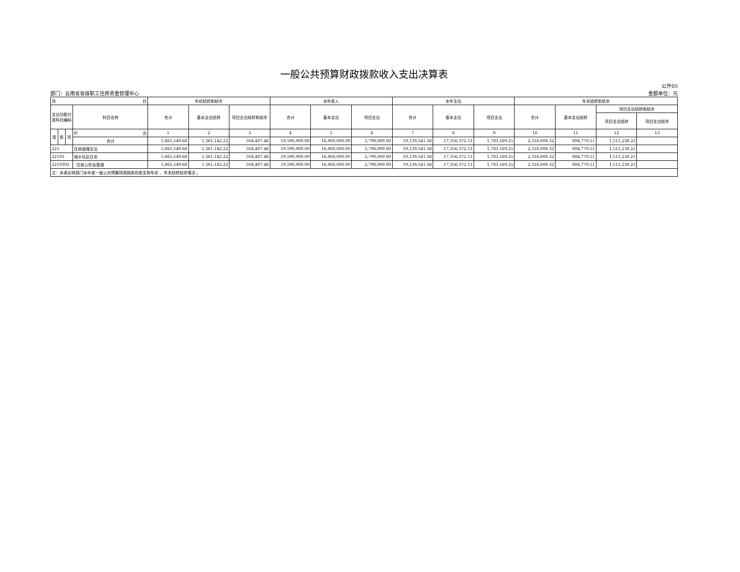一般公共预算财政拨款收入支出决算表
部门：云南省省级职工住房资金管理中心
公开05
金额单位：元
| 项 目 | | | | 年初结转和结余 | | | 本年收入 | | | 本年支出 | | | 年末结转和结余 | | | |
| --- | --- | --- | --- | --- | --- | --- | --- | --- | --- | --- | --- | --- | --- | --- | --- | --- |
| 支出功能分类科目编码 | | | 科目名称 | 合计 | 基本支出结转 | 项目支出结转和结余 | 合计 | 基本支出 | 项目支出 | 合计 | 基本支出 | 项目支出 | 合计 | 基本支出结转 | 项目支出结转和结余 | |
| | | | | | | | | | | | | | | | 项目支出结转 | 项目支出结余 |
| 类 | 款 | 项 | 栏 次 | 1 | 2 | 3 | 4 | 5 | 6 | 7 | 8 | 9 | 10 | 11 | 12 | 13 |
| | | | 合计 | 1,865,549.68 | 1,361,142.22 | 504,407.46 | 19,590,000.00 | 16,800,000.00 | 2,790,000.00 | 19,139,541.36 | 17,356,372.11 | 1,783,169.25 | 2,316,008.32 | 804,770.11 | 1,511,238.21 | |
| 221 | | | 住房保障支出 | 1,865,549.68 | 1,361,142.22 | 504,407.46 | 19,590,000.00 | 16,800,000.00 | 2,790,000.00 | 19,139,541.36 | 17,356,372.11 | 1,783,169.25 | 2,316,008.32 | 804,770.11 | 1,511,238.21 | |
| 22103 | | | 城乡社区住宅 | 1,865,549.68 | 1,361,142.22 | 504,407.46 | 19,590,000.00 | 16,800,000.00 | 2,790,000.00 | 19,139,541.36 | 17,356,372.11 | 1,783,169.25 | 2,316,008.32 | 804,770.11 | 1,511,238.21 | |
| 2210302 | | | 住房公积金管理 | 1,865,549.68 | 1,361,142.22 | 504,407.46 | 19,590,000.00 | 16,800,000.00 | 2,790,000.00 | 19,139,541.36 | 17,356,372.11 | 1,783,169.25 | 2,316,008.32 | 804,770.11 | 1,511,238.21 | |
| 注：本表反映部门本年度一般公共预算财政拨款的收支和年初 、年末结转结余情况 。 | | | | | | | | | | | | | | | | |